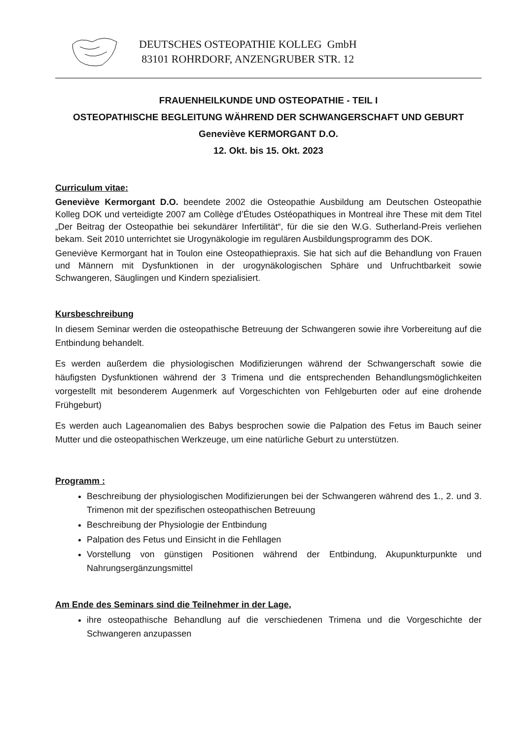DEUTSCHES OSTEOPATHIE KOLLEG GmbH
83101 ROHRDORF, ANZENGRUBER STR. 12
FRAUENHEILKUNDE UND OSTEOPATHIE - TEIL I
OSTEOPATHISCHE BEGLEITUNG WÄHREND DER SCHWANGERSCHAFT UND GEBURT
Geneviève KERMORGANT D.O.
12. Okt. bis 15. Okt. 2023
Curriculum vitae:
Geneviève Kermorgant D.O. beendete 2002 die Osteopathie Ausbildung am Deutschen Osteopathie Kolleg DOK und verteidigte 2007 am Collège d’Études Ostéopathiques in Montreal ihre These mit dem Titel „Der Beitrag der Osteopathie bei sekundärer Infertilität“, für die sie den W.G. Sutherland-Preis verliehen bekam. Seit 2010 unterrichtet sie Urogynäkologie im regulären Ausbildungsprogramm des DOK.
Geneviève Kermorgant hat in Toulon eine Osteopathiepraxis. Sie hat sich auf die Behandlung von Frauen und Männern mit Dysfunktionen in der urogynäkologischen Sphäre und Unfruchtbarkeit sowie Schwangeren, Säuglingen und Kindern spezialisiert.
Kursbeschreibung
In diesem Seminar werden die osteopathische Betreuung der Schwangeren sowie ihre Vorbereitung auf die Entbindung behandelt.
Es werden außerdem die physiologischen Modifizierungen während der Schwangerschaft sowie die häufigsten Dysfunktionen während der 3 Trimena und die entsprechenden Behandlungsmöglichkeiten vorgestellt mit besonderem Augenmerk auf Vorgeschichten von Fehlgeburten oder auf eine drohende Frühgeburt)
Es werden auch Lageanomalien des Babys besprochen sowie die Palpation des Fetus im Bauch seiner Mutter und die osteopathischen Werkzeuge, um eine natürliche Geburt zu unterstützen.
Programm :
Beschreibung der physiologischen Modifizierungen bei der Schwangeren während des 1., 2. und 3. Trimenon mit der spezifischen osteopathischen Betreuung
Beschreibung der Physiologie der Entbindung
Palpation des Fetus und Einsicht in die Fehllagen
Vorstellung von günstigen Positionen während der Entbindung, Akupunkturpunkte und Nahrungsergänzungsmittel
Am Ende des Seminars sind die Teilnehmer in der Lage,
ihre osteopathische Behandlung auf die verschiedenen Trimena und die Vorgeschichte der Schwangeren anzupassen